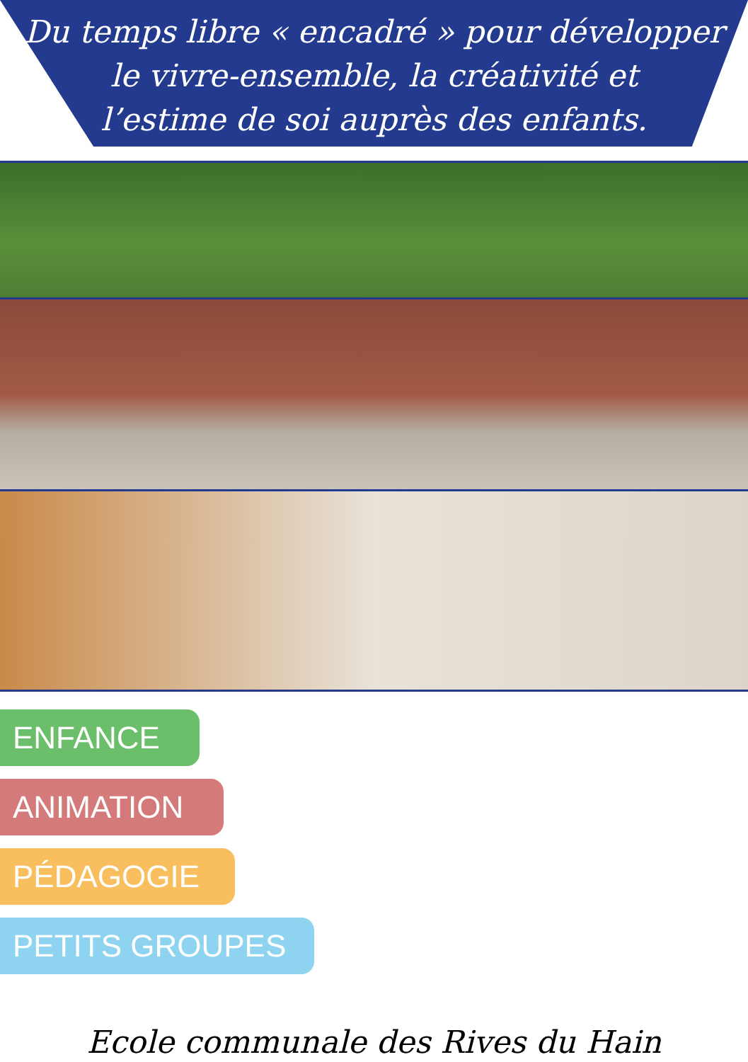Du temps libre « encadré » pour développer
le vivre-ensemble, la créativité et
l’estime de soi auprès des enfants.
ENFANCE
ANIMATION
PÉDAGOGIE
PETITS GROUPES
Ecole communale des Rives du Hain